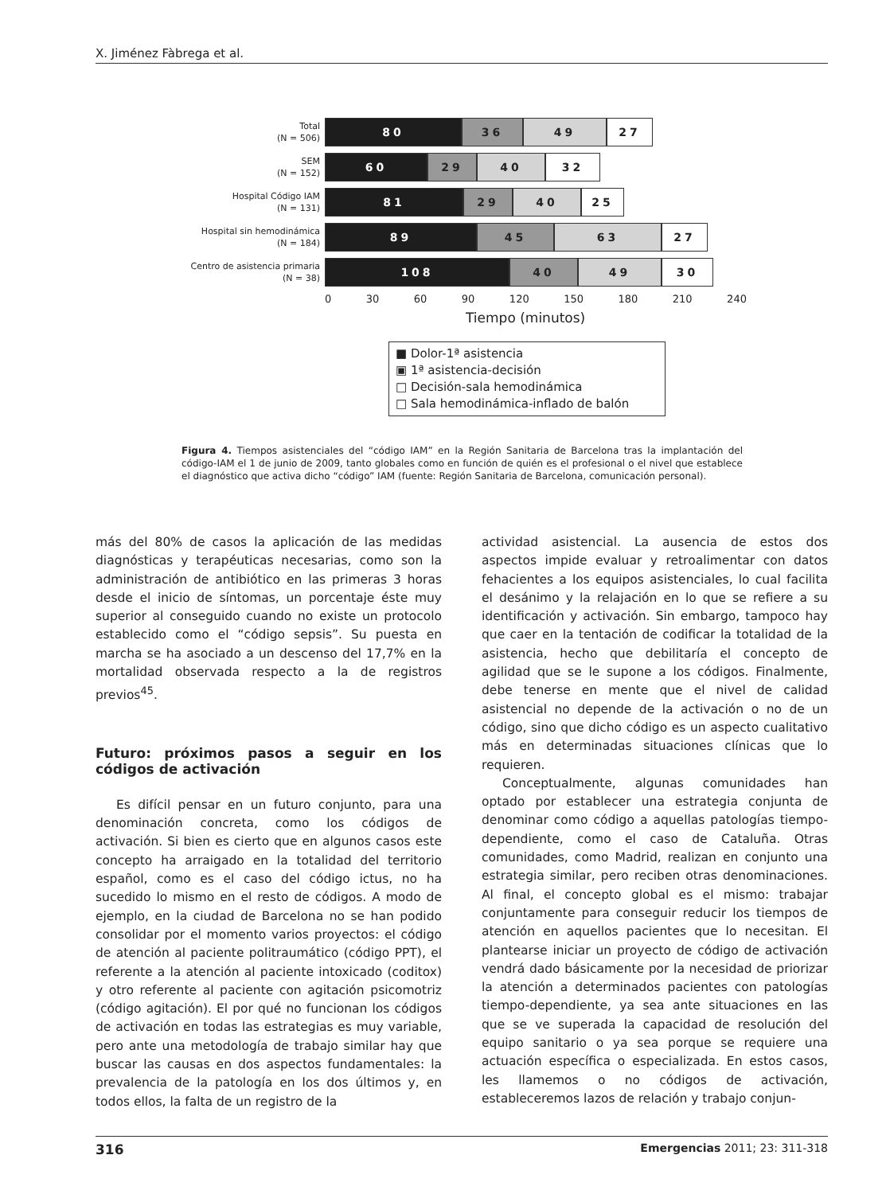X. Jiménez Fàbrega et al.
Total
(N = 506)
80 36 49 27
SEM
(N = 152)
60 29 40 32
Hospital Código IAM
(N = 131)
81 29 40 25
Hospital sin hemodinámica
(N = 184)
89 45 63 27
Centro de asistencia primaria
(N = 38)
108 40 49 30
0 30 60 90 120 150 180 210 240
Tiempo (minutos)
■ Dolor-1ª asistencia
▣ 1ª asistencia-decisión
□ Decisión-sala hemodinámica
□ Sala hemodinámica-inflado de balón
Figura 4. Tiempos asistenciales del “código IAM” en la Región Sanitaria de Barcelona tras la implantación del código-IAM el 1 de junio de 2009, tanto globales como en función de quién es el profesional o el nivel que establece el diagnóstico que activa dicho “código” IAM (fuente: Región Sanitaria de Barcelona, comunicación personal).
más del 80% de casos la aplicación de las medidas diagnósticas y terapéuticas necesarias, como son la administración de antibiótico en las primeras 3 horas desde el inicio de síntomas, un porcentaje éste muy superior al conseguido cuando no existe un protocolo establecido como el “código sepsis”. Su puesta en marcha se ha asociado a un descenso del 17,7% en la mortalidad observada respecto a la de registros previos<sup>45</sup>.
Futuro: próximos pasos a seguir en los códigos de activación
Es difícil pensar en un futuro conjunto, para una denominación concreta, como los códigos de activación. Si bien es cierto que en algunos casos este concepto ha arraigado en la totalidad del territorio español, como es el caso del código ictus, no ha sucedido lo mismo en el resto de códigos. A modo de ejemplo, en la ciudad de Barcelona no se han podido consolidar por el momento varios proyectos: el código de atención al paciente politraumático (código PPT), el referente a la atención al paciente intoxicado (coditox) y otro referente al paciente con agitación psicomotriz (código agitación). El por qué no funcionan los códigos de activación en todas las estrategias es muy variable, pero ante una metodología de trabajo similar hay que buscar las causas en dos aspectos fundamentales: la prevalencia de la patología en los dos últimos y, en todos ellos, la falta de un registro de la
actividad asistencial. La ausencia de estos dos aspectos impide evaluar y retroalimentar con datos fehacientes a los equipos asistenciales, lo cual facilita el desánimo y la relajación en lo que se refiere a su identificación y activación. Sin embargo, tampoco hay que caer en la tentación de codificar la totalidad de la asistencia, hecho que debilitaría el concepto de agilidad que se le supone a los códigos. Finalmente, debe tenerse en mente que el nivel de calidad asistencial no depende de la activación o no de un código, sino que dicho código es un aspecto cualitativo más en determinadas situaciones clínicas que lo requieren.
Conceptualmente, algunas comunidades han optado por establecer una estrategia conjunta de denominar como código a aquellas patologías tiempo-dependiente, como el caso de Cataluña. Otras comunidades, como Madrid, realizan en conjunto una estrategia similar, pero reciben otras denominaciones. Al final, el concepto global es el mismo: trabajar conjuntamente para conseguir reducir los tiempos de atención en aquellos pacientes que lo necesitan. El plantearse iniciar un proyecto de código de activación vendrá dado básicamente por la necesidad de priorizar la atención a determinados pacientes con patologías tiempo-dependiente, ya sea ante situaciones en las que se ve superada la capacidad de resolución del equipo sanitario o ya sea porque se requiere una actuación específica o especializada. En estos casos, les llamemos o no códigos de activación, estableceremos lazos de relación y trabajo conjun-
316 Emergencias 2011; 23: 311-318